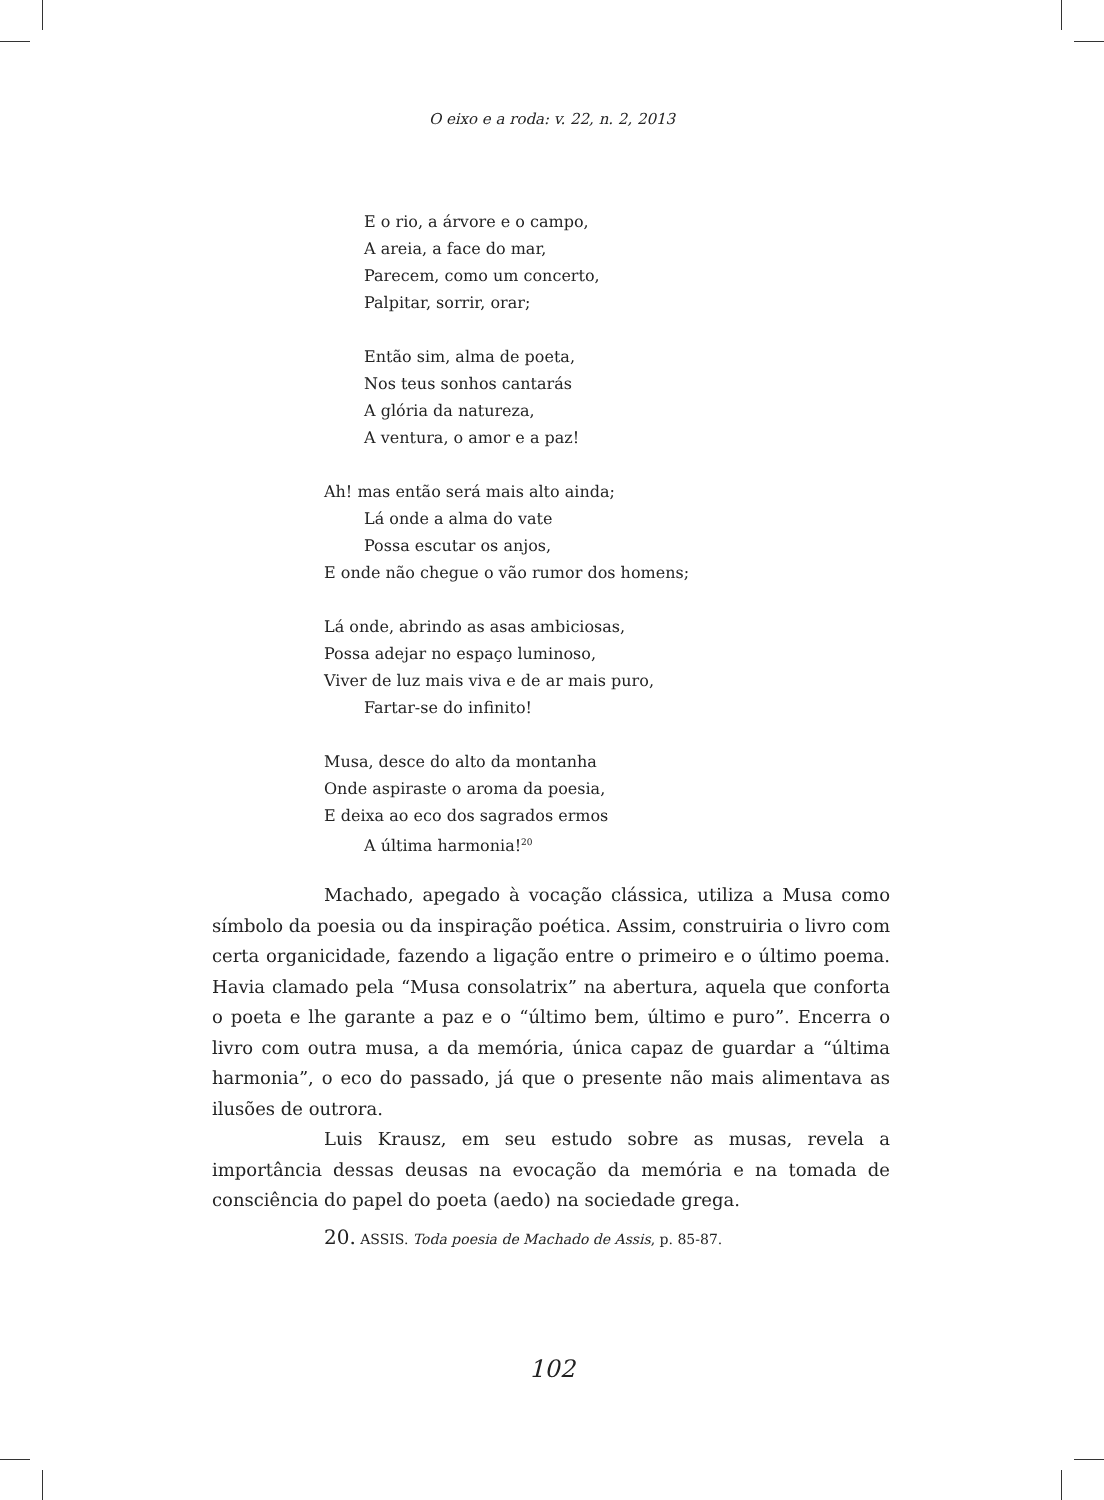O eixo e a roda: v. 22, n. 2, 2013
E o rio, a árvore e o campo,
A areia, a face do mar,
Parecem, como um concerto,
Palpitar, sorrir, orar;
Então sim, alma de poeta,
Nos teus sonhos cantarás
A glória da natureza,
A ventura, o amor e a paz!
Ah! mas então será mais alto ainda;
Lá onde a alma do vate
Possa escutar os anjos,
E onde não chegue o vão rumor dos homens;
Lá onde, abrindo as asas ambiciosas,
Possa adejar no espaço luminoso,
Viver de luz mais viva e de ar mais puro,
Fartar-se do infinito!
Musa, desce do alto da montanha
Onde aspiraste o aroma da poesia,
E deixa ao eco dos sagrados ermos
A última harmonia!<sup>20</sup>
Machado, apegado à vocação clássica, utiliza a Musa como símbolo da poesia ou da inspiração poética. Assim, construiria o livro com certa organicidade, fazendo a ligação entre o primeiro e o último poema. Havia clamado pela “Musa consolatrix” na abertura, aquela que conforta o poeta e lhe garante a paz e o “último bem, último e puro”. Encerra o livro com outra musa, a da memória, única capaz de guardar a “última harmonia”, o eco do passado, já que o presente não mais alimentava as ilusões de outrora.
Luis Krausz, em seu estudo sobre as musas, revela a importância dessas deusas na evocação da memória e na tomada de consciência do papel do poeta (aedo) na sociedade grega.
20. ASSIS. Toda poesia de Machado de Assis, p. 85-87.
102